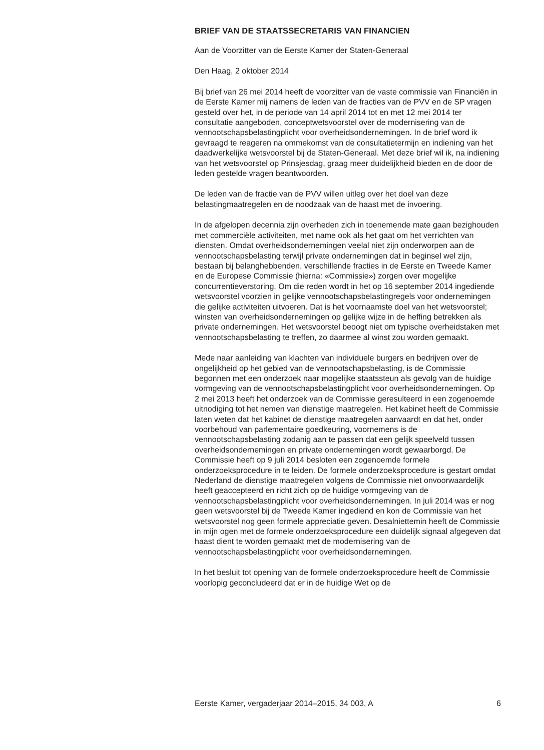BRIEF VAN DE STAATSSECRETARIS VAN FINANCIEN
Aan de Voorzitter van de Eerste Kamer der Staten-Generaal
Den Haag, 2 oktober 2014
Bij brief van 26 mei 2014 heeft de voorzitter van de vaste commissie van Financiën in de Eerste Kamer mij namens de leden van de fracties van de PVV en de SP vragen gesteld over het, in de periode van 14 april 2014 tot en met 12 mei 2014 ter consultatie aangeboden, conceptwetsvoorstel over de modernisering van de vennootschapsbelastingplicht voor overheidsondernemingen. In de brief word ik gevraagd te reageren na ommekomst van de consultatietermijn en indiening van het daadwerkelijke wetsvoorstel bij de Staten-Generaal. Met deze brief wil ik, na indiening van het wetsvoorstel op Prinsjesdag, graag meer duidelijkheid bieden en de door de leden gestelde vragen beantwoorden.
De leden van de fractie van de PVV willen uitleg over het doel van deze belastingmaatregelen en de noodzaak van de haast met de invoering.
In de afgelopen decennia zijn overheden zich in toenemende mate gaan bezighouden met commerciële activiteiten, met name ook als het gaat om het verrichten van diensten. Omdat overheidsondernemingen veelal niet zijn onderworpen aan de vennootschapsbelasting terwijl private ondernemingen dat in beginsel wel zijn, bestaan bij belanghebbenden, verschillende fracties in de Eerste en Tweede Kamer en de Europese Commissie (hierna: «Commissie») zorgen over mogelijke concurrentieverstoring. Om die reden wordt in het op 16 september 2014 ingediende wetsvoorstel voorzien in gelijke vennootschapsbelastingregels voor ondernemingen die gelijke activiteiten uitvoeren. Dat is het voornaamste doel van het wetsvoorstel; winsten van overheidsondernemingen op gelijke wijze in de heffing betrekken als private ondernemingen. Het wetsvoorstel beoogt niet om typische overheidstaken met vennootschapsbelasting te treffen, zo daarmee al winst zou worden gemaakt.
Mede naar aanleiding van klachten van individuele burgers en bedrijven over de ongelijkheid op het gebied van de vennootschapsbelasting, is de Commissie begonnen met een onderzoek naar mogelijke staatssteun als gevolg van de huidige vormgeving van de vennootschapsbelastingplicht voor overheidsondernemingen. Op 2 mei 2013 heeft het onderzoek van de Commissie geresulteerd in een zogenoemde uitnodiging tot het nemen van dienstige maatregelen. Het kabinet heeft de Commissie laten weten dat het kabinet de dienstige maatregelen aanvaardt en dat het, onder voorbehoud van parlementaire goedkeuring, voornemens is de vennootschapsbelasting zodanig aan te passen dat een gelijk speelveld tussen overheidsondernemingen en private ondernemingen wordt gewaarborgd. De Commissie heeft op 9 juli 2014 besloten een zogenoemde formele onderzoeksprocedure in te leiden. De formele onderzoeksprocedure is gestart omdat Nederland de dienstige maatregelen volgens de Commissie niet onvoorwaardelijk heeft geaccepteerd en richt zich op de huidige vormgeving van de vennootschapsbelastingplicht voor overheidsondernemingen. In juli 2014 was er nog geen wetsvoorstel bij de Tweede Kamer ingediend en kon de Commissie van het wetsvoorstel nog geen formele appreciatie geven. Desalniettemin heeft de Commissie in mijn ogen met de formele onderzoeksprocedure een duidelijk signaal afgegeven dat haast dient te worden gemaakt met de modernisering van de vennootschapsbelastingplicht voor overheidsondernemingen.
In het besluit tot opening van de formele onderzoeksprocedure heeft de Commissie voorlopig geconcludeerd dat er in de huidige Wet op de
Eerste Kamer, vergaderjaar 2014–2015, 34 003, A 6